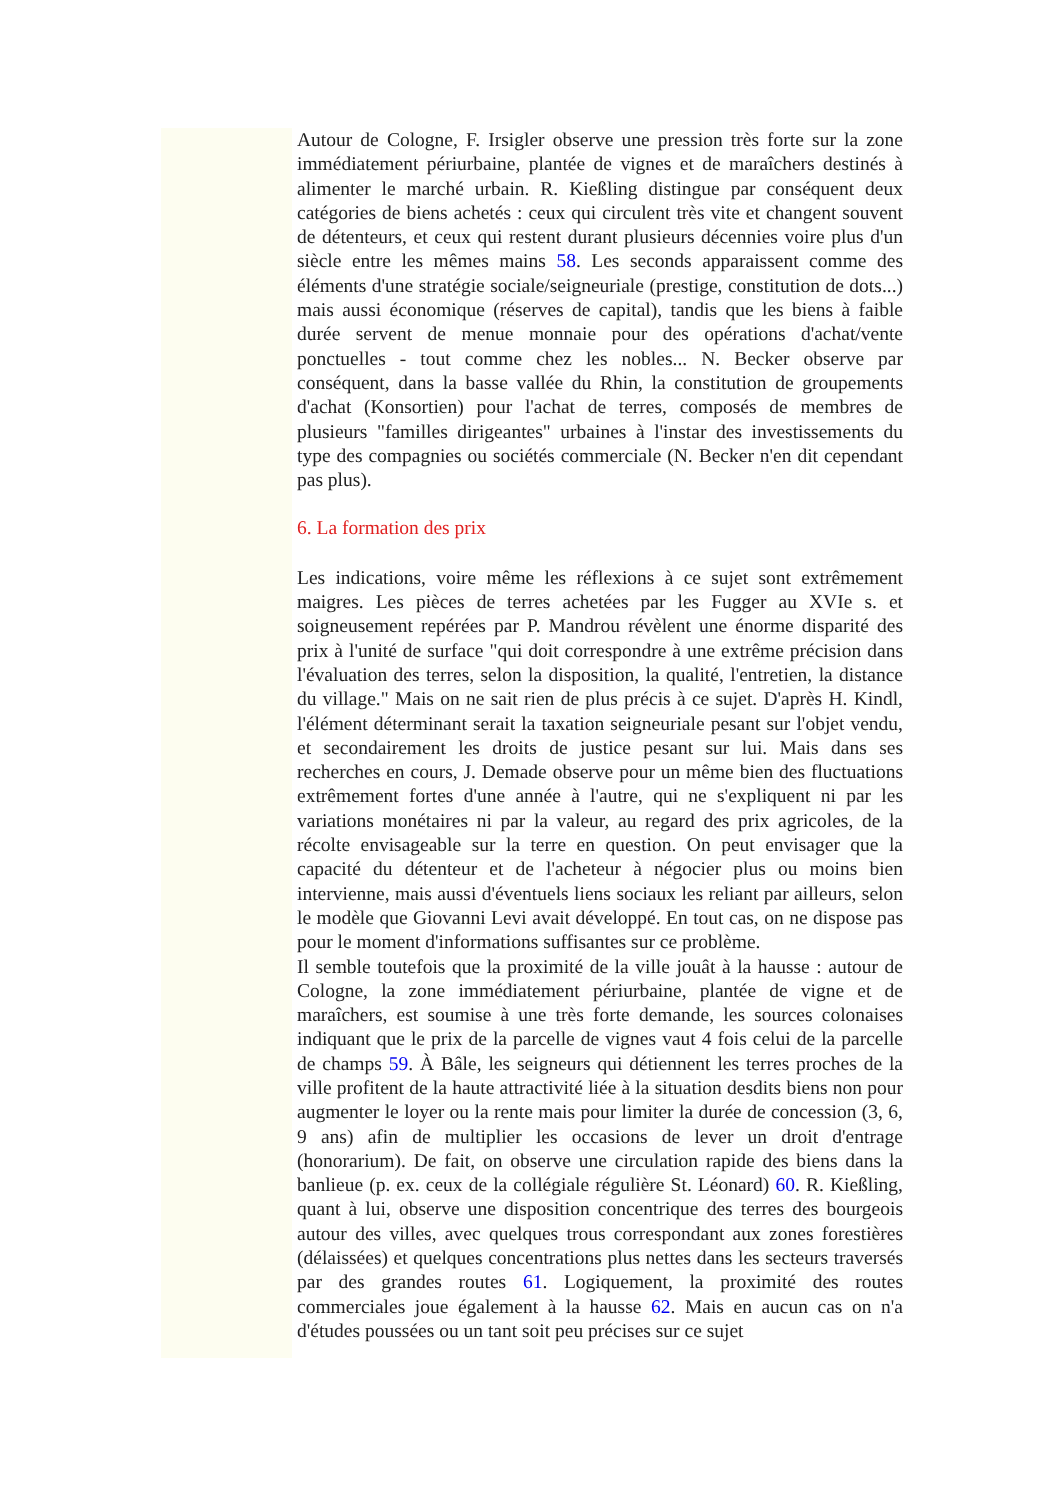Autour de Cologne, F. Irsigler observe une pression très forte sur la zone immédiatement périurbaine, plantée de vignes et de maraîchers destinés à alimenter le marché urbain. R. Kießling distingue par conséquent deux catégories de biens achetés : ceux qui circulent très vite et changent souvent de détenteurs, et ceux qui restent durant plusieurs décennies voire plus d'un siècle entre les mêmes mains 58. Les seconds apparaissent comme des éléments d'une stratégie sociale/seigneuriale (prestige, constitution de dots...) mais aussi économique (réserves de capital), tandis que les biens à faible durée servent de menue monnaie pour des opérations d'achat/vente ponctuelles - tout comme chez les nobles... N. Becker observe par conséquent, dans la basse vallée du Rhin, la constitution de groupements d'achat (Konsortien) pour l'achat de terres, composés de membres de plusieurs "familles dirigeantes" urbaines à l'instar des investissements du type des compagnies ou sociétés commerciale (N. Becker n'en dit cependant pas plus).
6. La formation des prix
Les indications, voire même les réflexions à ce sujet sont extrêmement maigres. Les pièces de terres achetées par les Fugger au XVIe s. et soigneusement repérées par P. Mandrou révèlent une énorme disparité des prix à l'unité de surface "qui doit correspondre à une extrême précision dans l'évaluation des terres, selon la disposition, la qualité, l'entretien, la distance du village." Mais on ne sait rien de plus précis à ce sujet. D'après H. Kindl, l'élément déterminant serait la taxation seigneuriale pesant sur l'objet vendu, et secondairement les droits de justice pesant sur lui. Mais dans ses recherches en cours, J. Demade observe pour un même bien des fluctuations extrêmement fortes d'une année à l'autre, qui ne s'expliquent ni par les variations monétaires ni par la valeur, au regard des prix agricoles, de la récolte envisageable sur la terre en question. On peut envisager que la capacité du détenteur et de l'acheteur à négocier plus ou moins bien intervienne, mais aussi d'éventuels liens sociaux les reliant par ailleurs, selon le modèle que Giovanni Levi avait développé. En tout cas, on ne dispose pas pour le moment d'informations suffisantes sur ce problème.
Il semble toutefois que la proximité de la ville jouât à la hausse : autour de Cologne, la zone immédiatement périurbaine, plantée de vigne et de maraîchers, est soumise à une très forte demande, les sources colonaises indiquant que le prix de la parcelle de vignes vaut 4 fois celui de la parcelle de champs 59. À Bâle, les seigneurs qui détiennent les terres proches de la ville profitent de la haute attractivité liée à la situation desdits biens non pour augmenter le loyer ou la rente mais pour limiter la durée de concession (3, 6, 9 ans) afin de multiplier les occasions de lever un droit d'entrage (honorarium). De fait, on observe une circulation rapide des biens dans la banlieue (p. ex. ceux de la collégiale régulière St. Léonard) 60. R. Kießling, quant à lui, observe une disposition concentrique des terres des bourgeois autour des villes, avec quelques trous correspondant aux zones forestières (délaissées) et quelques concentrations plus nettes dans les secteurs traversés par des grandes routes 61. Logiquement, la proximité des routes commerciales joue également à la hausse 62. Mais en aucun cas on n'a d'études poussées ou un tant soit peu précises sur ce sujet